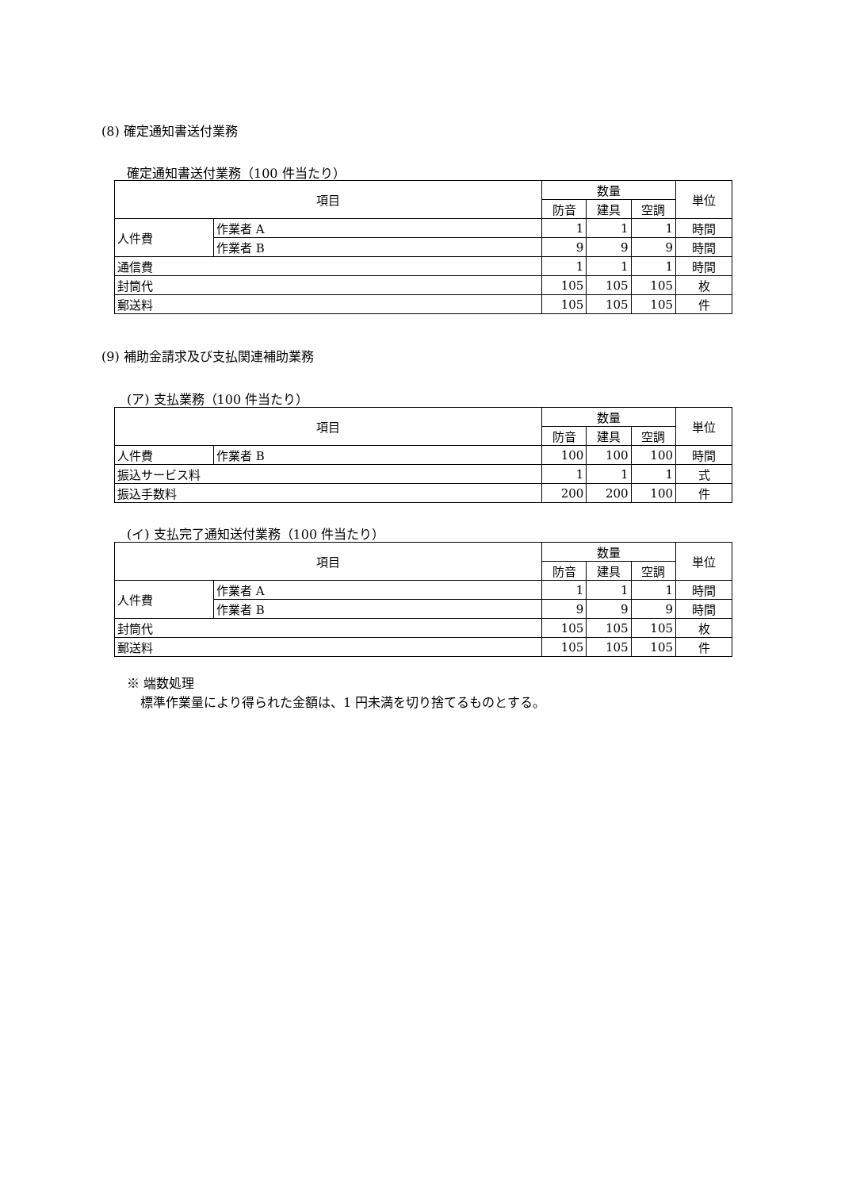(8) 確定通知書送付業務
確定通知書送付業務（100 件当たり）
| 項目 | | 数量 | | | 単位 |
| --- | --- | --- | --- | --- | --- |
| | | 防音 | 建具 | 空調 | |
| 人件費 | 作業者 A | 1 | 1 | 1 | 時間 |
| | 作業者 B | 9 | 9 | 9 | 時間 |
| 通信費 | | 1 | 1 | 1 | 時間 |
| 封筒代 | | 105 | 105 | 105 | 枚 |
| 郵送料 | | 105 | 105 | 105 | 件 |
(9) 補助金請求及び支払関連補助業務
(ア) 支払業務（100 件当たり）
| 項目 | | 数量 | | | 単位 |
| --- | --- | --- | --- | --- | --- |
| | | 防音 | 建具 | 空調 | |
| 人件費 | 作業者 B | 100 | 100 | 100 | 時間 |
| 振込サービス料 | | 1 | 1 | 1 | 式 |
| 振込手数料 | | 200 | 200 | 100 | 件 |
(イ) 支払完了通知送付業務（100 件当たり）
| 項目 | | 数量 | | | 単位 |
| --- | --- | --- | --- | --- | --- |
| | | 防音 | 建具 | 空調 | |
| 人件費 | 作業者 A | 1 | 1 | 1 | 時間 |
| | 作業者 B | 9 | 9 | 9 | 時間 |
| 封筒代 | | 105 | 105 | 105 | 枚 |
| 郵送料 | | 105 | 105 | 105 | 件 |
※ 端数処理
標準作業量により得られた金額は、1 円未満を切り捨てるものとする。